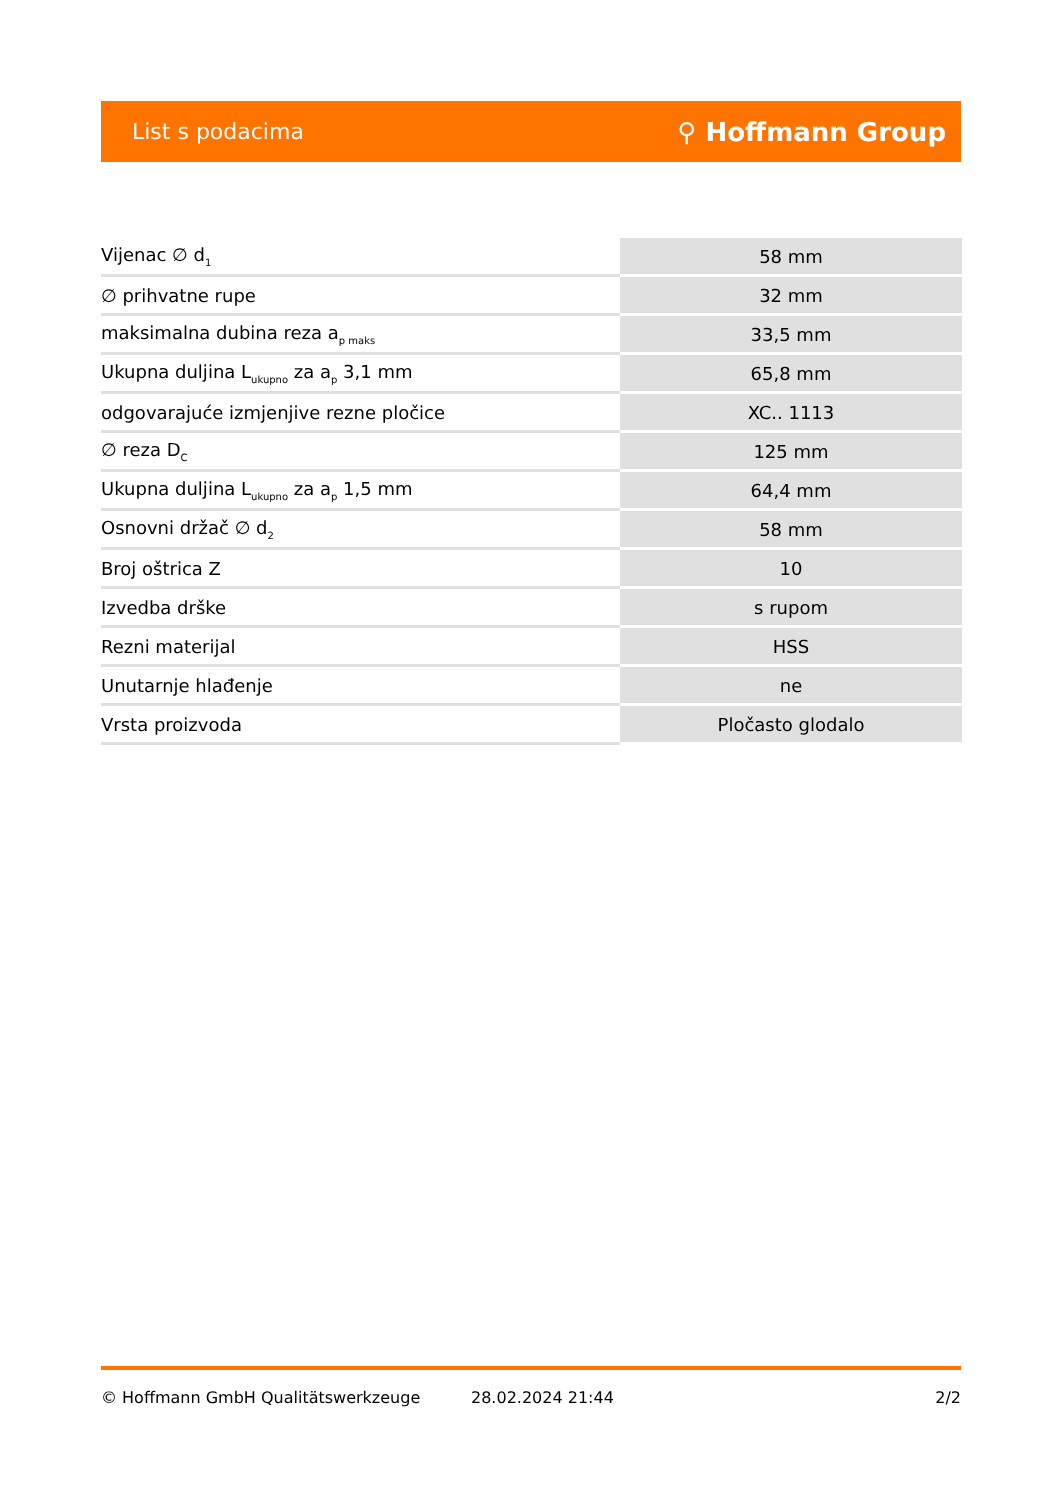List s podacima ⚲ Hoffmann Group
| Vijenac ∅ d<sub>1</sub> | 58 mm |
| ∅ prihvatne rupe | 32 mm |
| maksimalna dubina reza a<sub>p maks</sub> | 33,5 mm |
| Ukupna duljina L<sub>ukupno</sub> za a<sub>p</sub> 3,1 mm | 65,8 mm |
| odgovarajuće izmjenjive rezne pločice | XC.. 1113 |
| ∅ reza D<sub>C</sub> | 125 mm |
| Ukupna duljina L<sub>ukupno</sub> za a<sub>p</sub> 1,5 mm | 64,4 mm |
| Osnovni držač ∅ d<sub>2</sub> | 58 mm |
| Broj oštrica Z | 10 |
| Izvedba drške | s rupom |
| Rezni materijal | HSS |
| Unutarnje hlađenje | ne |
| Vrsta proizvoda | Pločasto glodalo |
© Hoffmann GmbH Qualitätswerkzeuge 28.02.2024 21:44 2/2